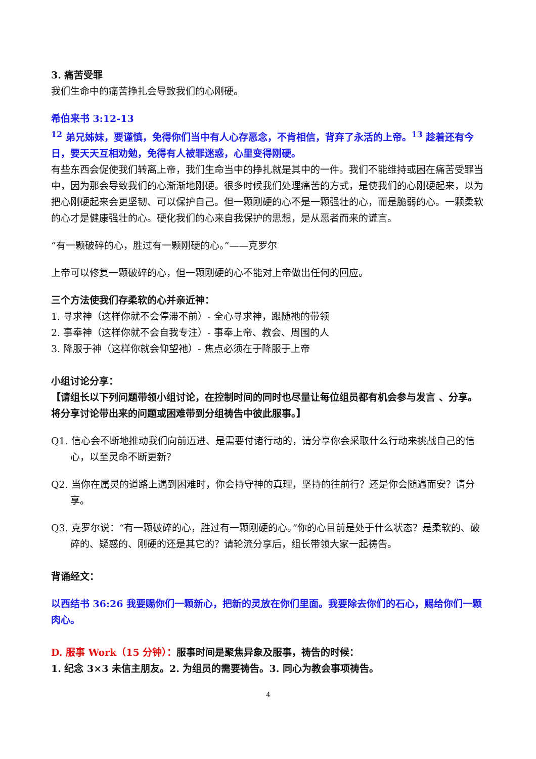3. 痛苦受罪
我们生命中的痛苦挣扎会导致我们的心刚硬。
希伯来书 3:12-13
<sup>12</sup> 弟兄姊妹，要谨慎，免得你们当中有人心存恶念，不肯相信，背弃了永活的上帝。<sup>13</sup> 趁着还有今日，要天天互相劝勉，免得有人被罪迷惑，心里变得刚硬。
有些东西会促使我们转离上帝，我们生命当中的挣扎就是其中的一件。我们不能维持或困在痛苦受罪当中，因为那会导致我们的心渐渐地刚硬。很多时候我们处理痛苦的方式，是使我们的心刚硬起来，以为把心刚硬起来会更坚韧、可以保护自己。但一颗刚硬的心不是一颗强壮的心，而是脆弱的心。一颗柔软的心才是健康强壮的心。硬化我们的心来自我保护的思想，是从恶者而来的谎言。
“有一颗破碎的心，胜过有一颗刚硬的心。”——克罗尔
上帝可以修复一颗破碎的心，但一颗刚硬的心不能对上帝做出任何的回应。
三个方法使我们存柔软的心并亲近神：
1. 寻求神（这样你就不会停滞不前）- 全心寻求神，跟随祂的带领
2. 事奉神（这样你就不会自我专注）- 事奉上帝、教会、周围的人
3. 降服于神（这样你就会仰望祂）- 焦点必须在于降服于上帝
小组讨论分享：
【请组长以下列问题带领小组讨论，在控制时间的同时也尽量让每位组员都有机会参与发言 、分享。将分享讨论带出来的问题或困难带到分组祷告中彼此服事。】
Q1. 信心会不断地推动我们向前迈进、是需要付诸行动的，请分享你会采取什么行动来挑战自己的信心，以至灵命不断更新？
Q2. 当你在属灵的道路上遇到困难时，你会持守神的真理，坚持的往前行？还是你会随遇而安？请分享。
Q3. 克罗尔说：“有一颗破碎的心，胜过有一颗刚硬的心。”你的心目前是处于什么状态？是柔软的、破碎的、疑惑的、刚硬的还是其它的？请轮流分享后，组长带领大家一起祷告。
背诵经文：
以西结书 36:26 我要赐你们一颗新心，把新的灵放在你们里面。我要除去你们的石心，赐给你们一颗肉心。
D. 服事 Work（15 分钟）：服事时间是聚焦异象及服事，祷告的时候：
1. 纪念 3×3 未信主朋友。2. 为组员的需要祷告。3. 同心为教会事项祷告。
4